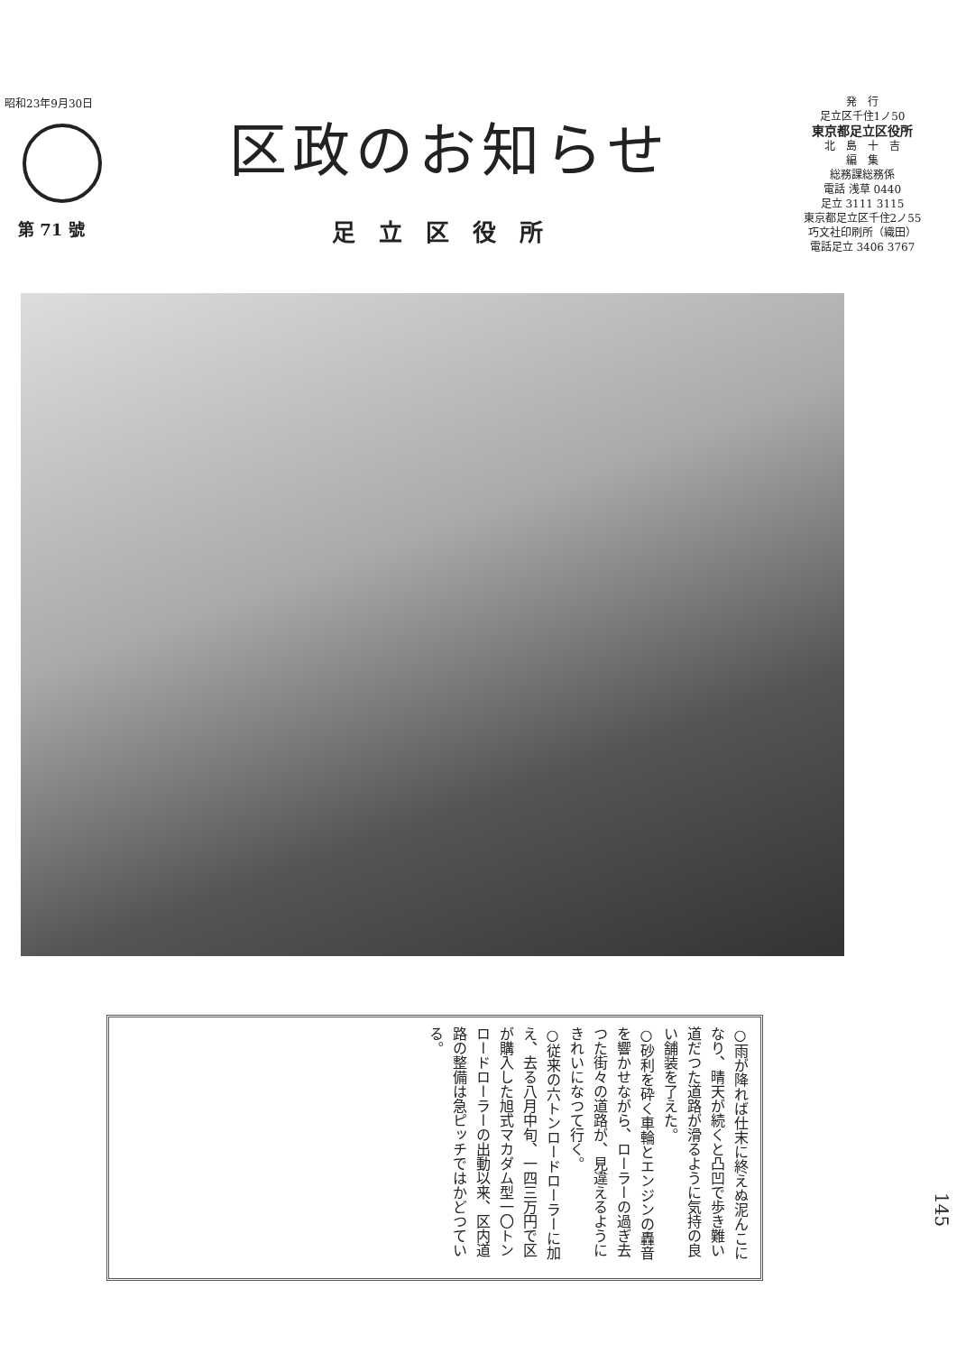昭和23年9月30日
第 71 號
区政のお知らせ
足立区役所
発　行
足立区千住1ノ50
東京都足立区役所
北　島　十　吉
編　集
総務課総務係
電話 浅草 0440
足立 3111 3115
東京都足立区千住2ノ55
巧文社印刷所（織田）
電話足立 3406 3767
○雨が降れば仕末に終えぬ泥んこになり、晴天が続くと凸凹で歩き難い道だつた道路が滑るように気持の良い舗装を了えた。
○砂利を砕く車輪とエンジンの轟音を響かせながら、ローラーの過ぎ去つた街々の道路が、見違えるようにきれいになつて行く。
○従来の六トンロードローラーに加え、去る八月中旬、一四三万円で区が購入した旭式マカダム型一〇トンロードローラーの出動以来、区内道路の整備は急ピッチではかどつている。
145